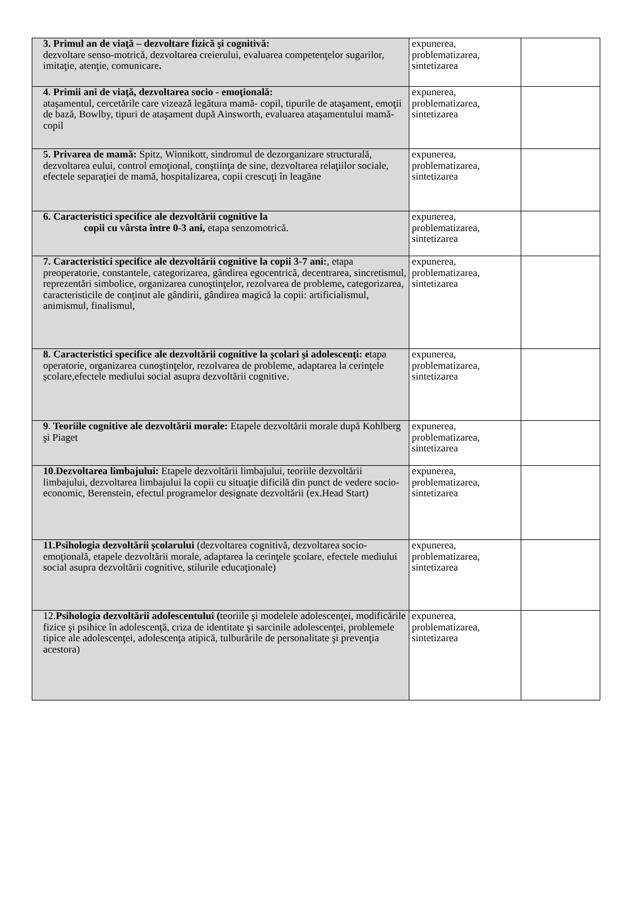| 3. Primul an de viaţă – dezvoltare fizică şi cognitivă: dezvoltare senso-motrică, dezvoltarea creierului, evaluarea competenţelor sugarilor, imitaţie, atenţie, comunicare . | expunerea, problematizarea, sintetizarea | |
| 4. Primii ani de viaţă, dezvoltarea socio - emoţională: ataşamentul, cercetările care vizează legătura mamă- copil, tipurile de ataşament, emoţii de bază, Bowlby, tipuri de ataşament după Ainsworth, evaluarea ataşamentului mamă-copil | expunerea, problematizarea, sintetizarea | |
| 5. Privarea de mamă: Spitz, Winnikott, sindromul de dezorganizare structurală, dezvoltarea eului, control emoţional, conştiinţa de sine, dezvoltarea relaţiilor sociale, efectele separaţiei de mamă, hospitalizarea, copii crescuţi în leagăne | expunerea, problematizarea, sintetizarea | |
| 6. Caracteristici specifice ale dezvoltării cognitive la copii cu vârsta între 0-3 ani, etapa senzomotrică. | expunerea, problematizarea, sintetizarea | |
| 7. Caracteristici specifice ale dezvoltării cognitive la copii 3-7 ani: , etapa preoperatorie, constantele, categorizarea, gândirea egocentrică, decentrarea, sincretismul, reprezentări simbolice, organizarea cunoştinţelor, rezolvarea de probleme , categorizarea, caracteristicile de conţinut ale gândirii, gândirea magică la copii: artificialismul, animismul, finalismul, | expunerea, problematizarea, sintetizarea | |
| 8. Caracteristici specifice ale dezvoltării cognitive la şcolari şi adolescenţi: e tapa operatorie, organizarea cunoştinţelor, rezolvarea de probleme, adaptarea la cerinţele școlare,efectele mediului social asupra dezvoltării cognitive. | expunerea, problematizarea, sintetizarea | |
| 9. Teoriile cognitive ale dezvoltării morale: Etapele dezvoltării morale după Kohlberg şi Piaget | expunerea, problematizarea, sintetizarea | |
| 10.Dezvoltarea limbajului: Etapele dezvoltării limbajului, teoriile dezvoltării limbajului, dezvoltarea limbajului la copii cu situaţie dificilă din punct de vedere socio- economic, Berenstein, efectul programelor designate dezvoltării (ex.Head Start) | expunerea, problematizarea, sintetizarea | |
| 11.Psihologia dezvoltării şcolarului (dezvoltarea cognitivă, dezvoltarea socio-emoţională, etapele dezvoltării morale, adaptarea la cerinţele şcolare, efectele mediului social asupra dezvoltării cognitive, stilurile educaţionale) | expunerea, problematizarea, sintetizarea | |
| 12. Psihologia dezvoltării adolescentului ( teoriile şi modelele adolescenţei, modificările fizice şi psihice în adolescenţă, criza de identitate şi sarcinile adolescenţei, problemele tipice ale adolescenţei, adolescenţa atipică, tulburările de personalitate şi prevenţia acestora) | expunerea, problematizarea, sintetizarea | |